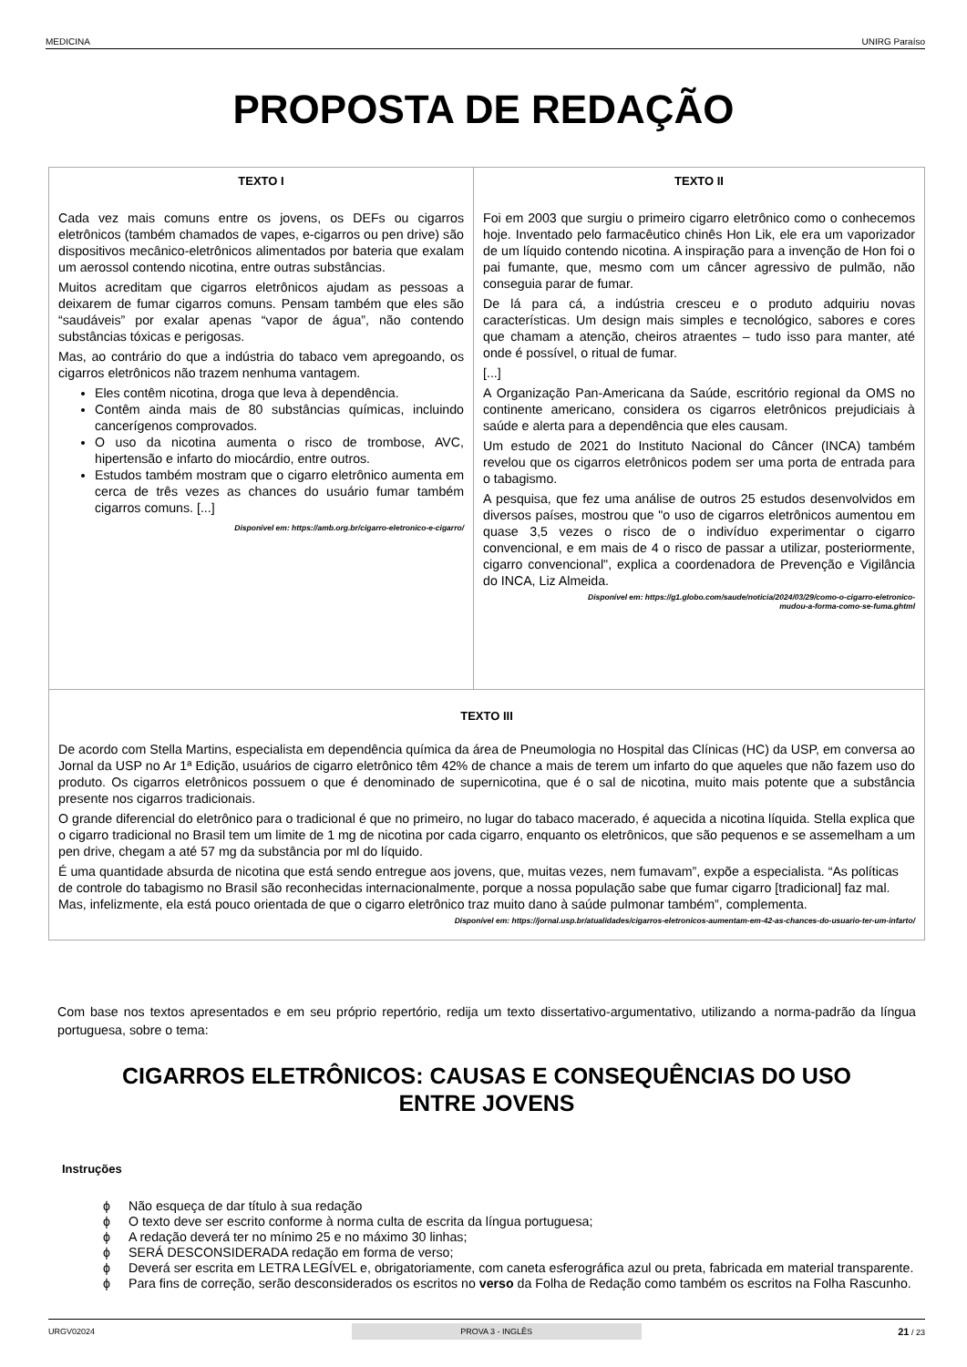MEDICINA UNIRG Paraíso
PROPOSTA DE REDAÇÃO
| TEXTO I Cada vez mais comuns entre os jovens, os DEFs ou cigarros eletrônicos (também chamados de vapes, e-cigarros ou pen drive) são dispositivos mecânico-eletrônicos alimentados por bateria que exalam um aerossol contendo nicotina, entre outras substâncias. Muitos acreditam que cigarros eletrônicos ajudam as pessoas a deixarem de fumar cigarros comuns. Pensam também que eles são “saudáveis” por exalar apenas “vapor de água”, não contendo substâncias tóxicas e perigosas. Mas, ao contrário do que a indústria do tabaco vem apregoando, os cigarros eletrônicos não trazem nenhuma vantagem. Eles contêm nicotina, droga que leva à dependência. Contêm ainda mais de 80 substâncias químicas, incluindo cancerígenos comprovados. O uso da nicotina aumenta o risco de trombose, AVC, hipertensão e infarto do miocárdio, entre outros. Estudos também mostram que o cigarro eletrônico aumenta em cerca de três vezes as chances do usuário fumar também cigarros comuns. [...] Disponível em: https://amb.org.br/cigarro-eletronico-e-cigarro/ | TEXTO II Foi em 2003 que surgiu o primeiro cigarro eletrônico como o conhecemos hoje. Inventado pelo farmacêutico chinês Hon Lik, ele era um vaporizador de um líquido contendo nicotina. A inspiração para a invenção de Hon foi o pai fumante, que, mesmo com um câncer agressivo de pulmão, não conseguia parar de fumar. De lá para cá, a indústria cresceu e o produto adquiriu novas características. Um design mais simples e tecnológico, sabores e cores que chamam a atenção, cheiros atraentes – tudo isso para manter, até onde é possível, o ritual de fumar. [...] A Organização Pan-Americana da Saúde, escritório regional da OMS no continente americano, considera os cigarros eletrônicos prejudiciais à saúde e alerta para a dependência que eles causam. Um estudo de 2021 do Instituto Nacional do Câncer (INCA) também revelou que os cigarros eletrônicos podem ser uma porta de entrada para o tabagismo. A pesquisa, que fez uma análise de outros 25 estudos desenvolvidos em diversos países, mostrou que "o uso de cigarros eletrônicos aumentou em quase 3,5 vezes o risco de o indivíduo experimentar o cigarro convencional, e em mais de 4 o risco de passar a utilizar, posteriormente, cigarro convencional", explica a coordenadora de Prevenção e Vigilância do INCA, Liz Almeida. Disponível em: https://g1.globo.com/saude/noticia/2024/03/29/como-o-cigarro-eletronico- mudou-a-forma-como-se-fuma.ghtml |
| TEXTO III De acordo com Stella Martins, especialista em dependência química da área de Pneumologia no Hospital das Clínicas (HC) da USP, em conversa ao Jornal da USP no Ar 1ª Edição, usuários de cigarro eletrônico têm 42% de chance a mais de terem um infarto do que aqueles que não fazem uso do produto. Os cigarros eletrônicos possuem o que é denominado de supernicotina, que é o sal de nicotina, muito mais potente que a substância presente nos cigarros tradicionais. O grande diferencial do eletrônico para o tradicional é que no primeiro, no lugar do tabaco macerado, é aquecida a nicotina líquida. Stella explica que o cigarro tradicional no Brasil tem um limite de 1 mg de nicotina por cada cigarro, enquanto os eletrônicos, que são pequenos e se assemelham a um pen drive, chegam a até 57 mg da substância por ml do líquido. É uma quantidade absurda de nicotina que está sendo entregue aos jovens, que, muitas vezes, nem fumavam”, expõe a especialista. “As políticas de controle do tabagismo no Brasil são reconhecidas internacionalmente, porque a nossa população sabe que fumar cigarro [tradicional] faz mal. Mas, infelizmente, ela está pouco orientada de que o cigarro eletrônico traz muito dano à saúde pulmonar também”, complementa. Disponível em: https://jornal.usp.br/atualidades/cigarros-eletronicos-aumentam-em-42-as-chances-do-usuario-ter-um-infarto/ | |
Com base nos textos apresentados e em seu próprio repertório, redija um texto dissertativo-argumentativo, utilizando a norma-padrão da língua portuguesa, sobre o tema:
CIGARROS ELETRÔNICOS: CAUSAS E CONSEQUÊNCIAS DO USO ENTRE JOVENS
Instruções
ϕ Não esqueça de dar título à sua redação
ϕ O texto deve ser escrito conforme à norma culta de escrita da língua portuguesa;
ϕ A redação deverá ter no mínimo 25 e no máximo 30 linhas;
ϕ SERÁ DESCONSIDERADA redação em forma de verso;
ϕ Deverá ser escrita em LETRA LEGÍVEL e, obrigatoriamente, com caneta esferográfica azul ou preta, fabricada em material transparente.
ϕ Para fins de correção, serão desconsiderados os escritos no verso da Folha de Redação como também os escritos na Folha Rascunho.
URGV02024 PROVA 3 - INGLÊS 21 / 23